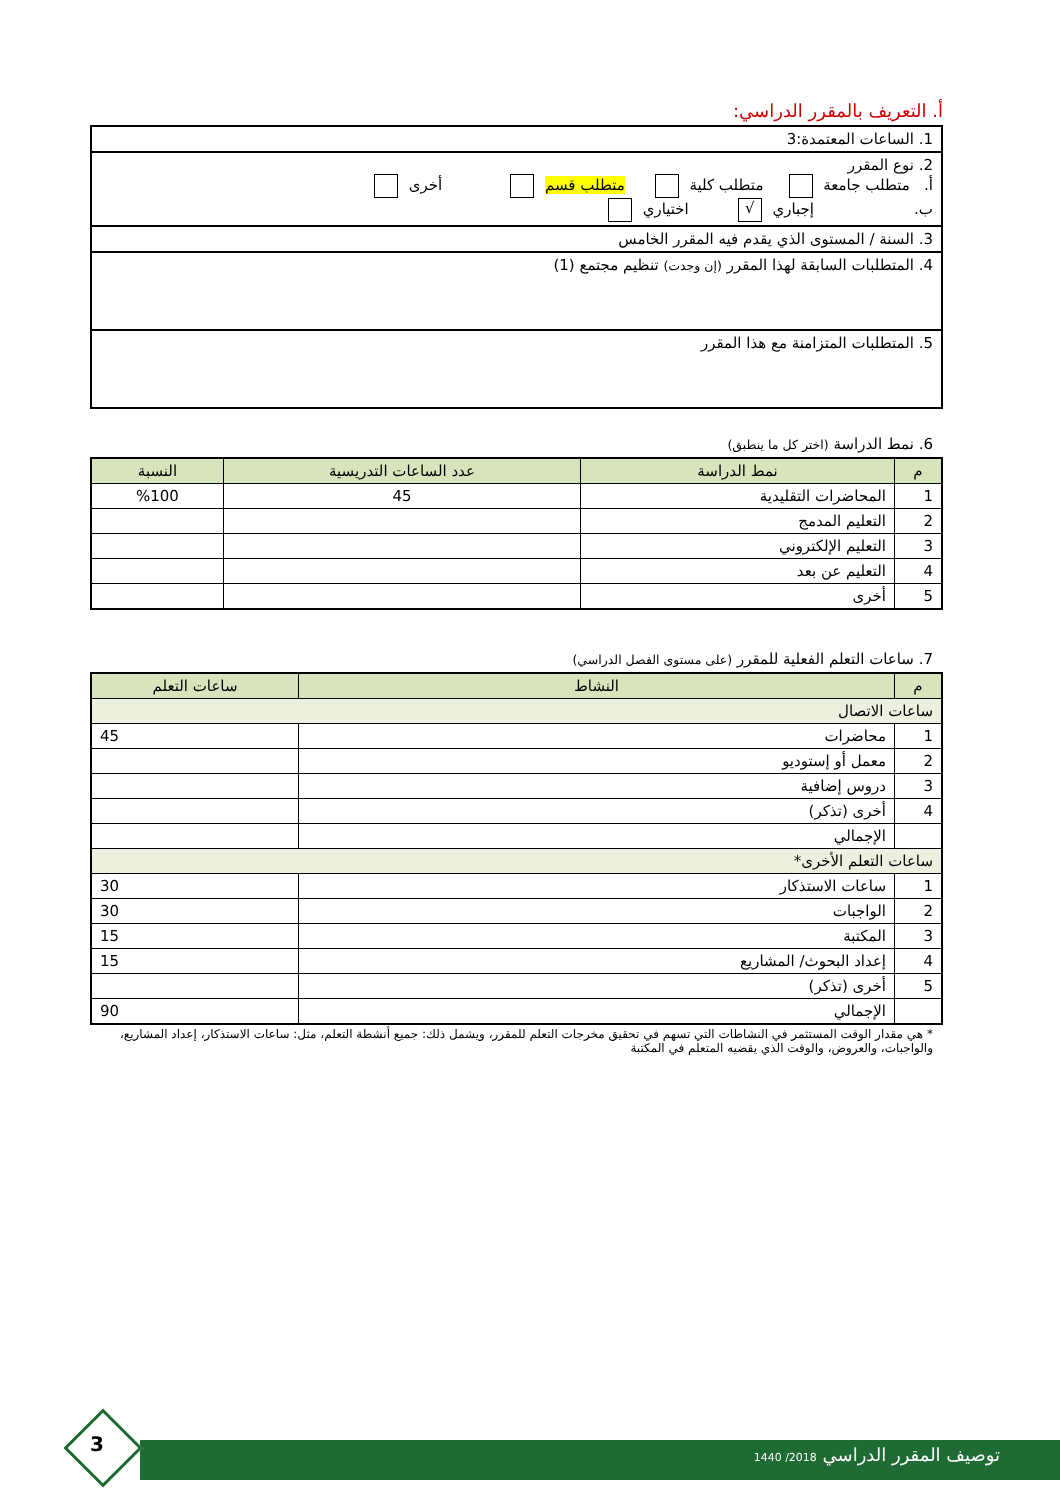أ. التعريف بالمقرر الدراسي:
| 1. الساعات المعتمدة:3 |
| 2. نوع المقرر أ. متطلب جامعة متطلب كلية متطلب قسم أخرى ب. إجباري √ اختياري |
| 3. السنة / المستوى الذي يقدم فيه المقرر الخامس |
| 4. المتطلبات السابقة لهذا المقرر (إن وجدت) تنظيم مجتمع (1) |
| 5. المتطلبات المتزامنة مع هذا المقرر |
6. نمط الدراسة (اختر كل ما ينطبق)
| م | نمط الدراسة | عدد الساعات التدريسية | النسبة |
| --- | --- | --- | --- |
| 1 | المحاضرات التقليدية | 45 | %100 |
| 2 | التعليم المدمج | | |
| 3 | التعليم الإلكتروني | | |
| 4 | التعليم عن بعد | | |
| 5 | أخرى | | |
7. ساعات التعلم الفعلية للمقرر (على مستوى الفصل الدراسي)
| م | النشاط | ساعات التعلم |
| --- | --- | --- |
| ساعات الاتصال | | |
| 1 | محاضرات | 45 |
| 2 | معمل أو إستوديو | |
| 3 | دروس إضافية | |
| 4 | أخرى (تذكر) | |
| | الإجمالي | |
| ساعات التعلم الأخرى* | | |
| 1 | ساعات الاستذكار | 30 |
| 2 | الواجبات | 30 |
| 3 | المكتبة | 15 |
| 4 | إعداد البحوث/ المشاريع | 15 |
| 5 | أخرى (تذكر) | |
| | الإجمالي | 90 |
* هي مقدار الوقت المستثمر في النشاطات التي تسهم في تحقيق مخرجات التعلم للمقرر، ويشمل ذلك: جميع أنشطة التعلم، مثل: ساعات الاستذكار، إعداد المشاريع، والواجبات، والعروض، والوقت الذي يقضيه المتعلم في المكتبة
توصيف المقرر الدراسي 2018/ 1440
3